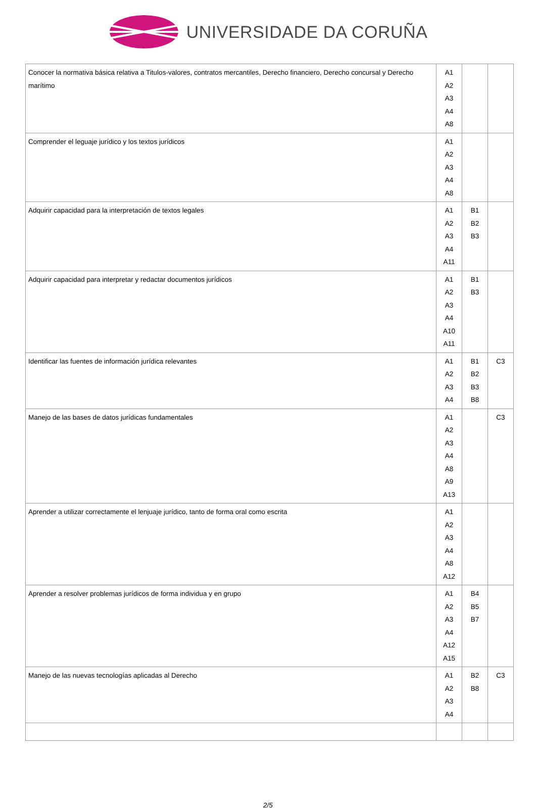UNIVERSIDADE DA CORUÑA
| Conocer la normativa básica relativa a Titulos-valores, contratos mercantiles, Derecho financiero, Derecho concursal y Derecho marítimo | A1 A2 A3 A4 A8 | | |
| Comprender el leguaje jurídico y los textos jurídicos | A1 A2 A3 A4 A8 | | |
| Adquirir capacidad para la interpretación de textos legales | A1 A2 A3 A4 A11 | B1 B2 B3 | |
| Adquirir capacidad para interpretar y redactar documentos jurídicos | A1 A2 A3 A4 A10 A11 | B1 B3 | |
| Identificar las fuentes de información jurídica relevantes | A1 A2 A3 A4 | B1 B2 B3 B8 | C3 |
| Manejo de las bases de datos jurídicas fundamentales | A1 A2 A3 A4 A8 A9 A13 | | C3 |
| Aprender a utilizar correctamente el lenjuaje jurídico, tanto de forma oral como escrita | A1 A2 A3 A4 A8 A12 | | |
| Aprender a resolver problemas jurídicos de forma individua y en grupo | A1 A2 A3 A4 A12 A15 | B4 B5 B7 | |
| Manejo de las nuevas tecnologías aplicadas al Derecho | A1 A2 A3 A4 | B2 B8 | C3 |
2/5